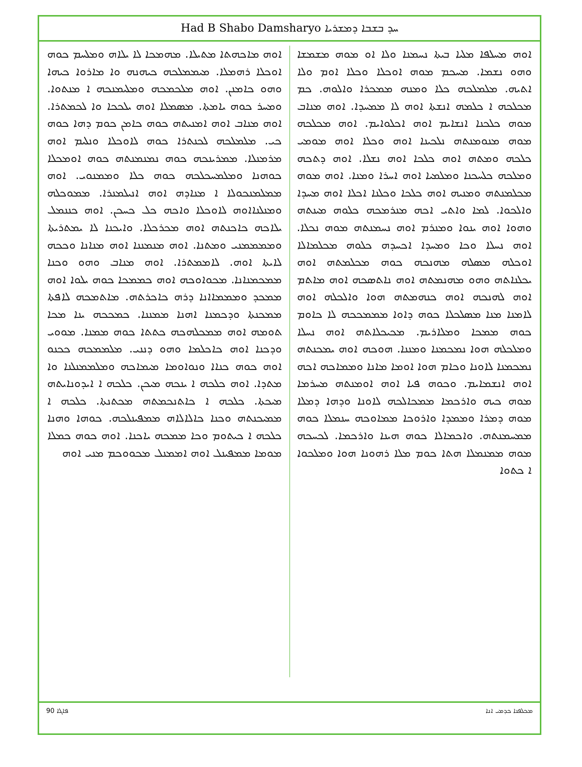Had B Shabo Damsharyo ܚܕ ܒܫܒܐ ܕܡܫܪܝܐ
ܐܘܗ ܡܚܠܦܐ ܡܠܝܐ ܒܝܬܐ ܢܚܡܢܐ ܘܠܐ ܐܘ ܡܘܗ ܡܫܡܫܐ ܘܗܘ ܢܫܡܐ. ܡܚܟܡ ܡܘܗ ܐܘܟܠܐ ܘܟܠܐ ܐܘܡ ܘܠܐ ܐܬܝܗ. ܡܠܡܠܟܗ ܟܠܐ ܘܡܢܗ ܡܡܟܪܐ ܘܐܠܘܗ. ܟܡ ܡܟܠܟܗ ܐ ܟܠܡܗ ܐܢܫܬܐ ܐܘܗ ܠܐ ܡܡܚܕܐ. ܐܘܗ ܡܢܐܒ ܡܘܗ ܟܠܟܢܐ ܐܢܫܐܝܡ ܐܘܗ ܐܟܠܘܐܝܡ. ܐܘܗ ܡܟܠܟܗ ܡܘܗ ܡܢܘܡܢܬܗ ܢܠܟܝܢܐ ܐܘܗ ܘܟܠܐ ܐܘܗ ܡܘܡܝ ܟܠܟܗ ܘܡܬܗ ܐܘܗ ܟܠܟܐ ܐܘܗ ܢܫܠܐ. ܐܘܗ ܕܬܟܗ ܘܡܠܟܗ ܟܠܚܟܢܐ ܘܡܠܡܝܐ ܐܘܗ ܐܚܪܐ ܘܡܢܐ. ܐܘܗ ܡܘܗ ܡܟܠܡܢܬܗ ܘܡܢܝܗ ܐܘܗ ܟܠܟܐ ܘܟܠܢܐ ܐܟܠܐ ܐܘܗ ܡܚܕܐ ܘܐܠܟܘܐ. ܠܡܐ ܘܐܬܝ ܐܟܗ ܡܢܪܡܟܗ ܟܠܘܗ ܡܝܢܬܗ ܘܗܘܐ ܐܘܗ ܝܢܘܐ ܘܡܢܪܡ ܐܘܗ ܢܚܡܢܬܗ ܡܘܗ ܢܟܠܐ. ܐܘܗ ܢܚܠܐ ܘܟܐ ܘܡܚܕܐ ܐܟܚܕܗ ܟܠܘܗ ܡܟܠܡܐܠܐ ܐܘܟܠܗ ܡܣܠܗ ܡܗܢܟܗ ܟܘܗ ܡܟܠܡܬܗ ܐܘܗ ܝܟܠܢܐܬܗ ܘܗܘ ܡܗܢܡܬܗ ܐܘܗ ܢܐܬܣܟܗ ܐܘܗ ܡܐܬܡ ܐܘܗ ܠܗܢܟܗ ܐܘܗ ܟܢܗܡܬܗ ܗܘܐ ܘܐܠܟܠܗ ܐܘܗ ܠܐܡܢܐ ܡܢܐ ܡܣܠܟܠܐ ܟܘܗ ܕܐܘܐ ܡܡܡܟܟܗ ܠܐ ܟܐܘܡ ܟܘܗ ܡܡܟܐ ܘܡܠܐܪܝܡ. ܡܟܝܟܠܐܬܗ ܐܘܗ ܢܚܠܐ ܘܡܠܟܠܗ ܗܘܐ ܢܡܟܡܢܐ ܘܡܢܢܐ. ܗܘܟܗ ܐܘܗ ܝܡܟܢܬܗ ܢܡܟܡܢܐ ܠܐܘܢܐ ܘܟܐܡ ܗܘܐ ܐܘܡܐ ܡܐܢܐ ܘܡܡܐܟܗ ܐܟܗ ܐܘܗ ܐܢܫܡܐܝܡ. ܘܟܘܗ ܦܝܐ ܐܘܗ ܐܘܡܢܬܗ ܡܚܪܡܐ ܡܘܗ ܟܝܗ ܘܐܪܟܡܐ ܡܡܟܐܠܟܗ ܠܐܘܢܐ ܘܕܗܐ ܕܡܠܐ ܡܘܗ ܕܡܪܐ ܘܡܡܕܐ ܘܐܪܘܟܐ ܡܡܐܘܟܗ ܚܢܡܠܐ ܟܘܗ ܡܡܚܡܢܬܗ. ܘܐܟܡܐܠܐ ܟܘܗ ܗܝܢܐ ܘܐܪܟܡܐ. ܠܟܚܟܗ ܡܘܗ ܡܡܢܡܠܐ ܗܬܐ ܟܘܡ ܡܠܐ ܪܗܘܢܐ ܗܘܐ ܘܡܠܟܘܐ ܐ ܟܬܘܐ
ܐܘܗ ܡܐܟܗܬܐ ܡܬܝܠܐ. ܡܗܡܟܐ ܠܐ ܝܠܐܗ ܘܡܠܚܡ ܟܘܗ ܐܘܟܠܐ ܪܗܡܠܐ. ܡܝܡܡܠܟܗ ܟܝܗܢܗ ܘܐ ܡܐܪܘܐ ܟܝܗܐ ܘܗܘ ܟܐܡܢܢ. ܐܘܗ ܡܠܟܡܟܗ ܘܡܠܝܡܢܟܗ ܐ ܡܢܬܘܐ. ܘܡܚܪ ܟܘܗ ܝܐܡܬܐ. ܡܣܡܠܐ ܐܘܗ ܝܠܟܟܐ ܘܐ ܠܟܡܬܪܐ. ܐܘܗ ܡܢܐܒ ܐܘܗ ܐܡܢܝܬܗ ܟܘܗ ܟܐܡܢ ܟܘܡ ܕܗܐ ܟܘܗ ܟܝ. ܡܠܡܠܟܗ ܠܟܢܬܪܐ ܟܘܗ ܠܐܘܟܠܐ ܘܢܠܝܡ ܐܘܗ ܡܪܡܢܠܐ. ܡܡܪܝܢܟܗ ܟܘܗ ܢܡܢܡܢܬܗ ܟܘܗ ܐܘܡܟܠܐ ܟܘܗܢܐ ܘܡܠܡܚܟܠܟܗ ܟܘܗ ܟܠܐ ܘܡܡܢܘܝ. ܐܘܗ ܡܡܠܡܢܟܘܠܐ ܐ ܡܢܐܕܗ ܐܘܗ ܐܢܝܠܡܢܪܐ. ܡܡܘܟܠܗ ܘܡܢܠܢܐܐܘܗ ܠܐܘܟܠܐ ܘܐܟܗ ܟܠ ܟܚܟܢ. ܐܘܗ ܟܢܢܡܠ ܝܠܐܟܗ ܟܐܟܢܬܗ ܐܘܗ ܡܟܪܟܠܐ. ܘܐܝܟܢܐ ܠܐ ܝܡܬܪܝܬܐ ܘܡܡܡܡܢܝ ܘܡܬܢܐ. ܐܘܗ ܡܢܡܢܢܐ ܐܘܗ ܡܢܐܢܐ ܘܟܟܗ ܠܐܝܬܐ ܐܘܗ. ܠܐܡܡܬܪܐ. ܐܘܗ ܡܢܐܒ ܘܗܘ ܘܟܢܐ ܡܡܟܡܢܐܢܐ. ܡܟܘܐܘܟܗ ܐܘܗ ܟܡܡܟܐ ܟܘܗ ܝܠܘܐ ܐܘܗ ܡܡܟܕ ܘܡܡܡܐܐܢܐ ܕܪܗ ܟܐܟܪܬܗ. ܡܐܬܡܟܗ ܠܐܦܬܐ ܡܡܟܢܬܐ ܘܕܟܡܢܐ ܐܗܢܐ ܡܡܢܢܐ. ܟܡܟܟܗ ܝܢܐ ܡܟܐ ܬܘܡܗ ܐܘܗ ܡܡܟܠܗܟܗ ܟܬܬܐ ܟܘܗ ܡܡܢܐ. ܡܘܘܝ ܘܕܟܢܐ ܐܘܗ ܟܐܟܠܡܐ ܘܗܘ ܕܢܢܝ. ܡܠܡܡܟܗ ܟܟܢܘ ܐܘܗ ܟܘܗ ܟܢܐܐ ܘܢܘܐܘܡܐ ܡܝܡܐܟܗ ܘܡܠܡܡܢܠܢܐ ܘܐ ܡܬܕܐ. ܐܘܗ ܟܠܟܗ ܐ ܝܢܟܗ ܡܝܟܢ. ܟܠܟܗ ܐ ܐܝܕܘܢܐܝܬܗ ܡܝܟܬܐ. ܟܠܟܗ ܐ ܟܐܬܢܟܡܬܗ ܡܟܬܢܬܐ. ܟܠܟܗ ܐ ܡܡܝܟܢܬܗ ܘܟܢܐ ܟܐܠܐܠܐܗ ܡܡܦܝܢܠܟܗ. ܟܘܗܐ ܘܗܢܐ ܟܠܟܗ ܐ ܟܝܬܘܡ ܘܟܐ ܡܡܟܗ ܝܐܟܢܐ. ܐܘܗ ܟܘܗ ܟܡܠܐ ܡܘܡܐ ܡܡܦܝܢܠ ܐܘܗ ܐܡܡܢܠ ܡܟܘܘܟܡ ܡܢܝ ܐܘܗ
ܦܐܓܐ 90 ܡܟܠܦܢܐ ܟܕܡܝ ܐܢܐ